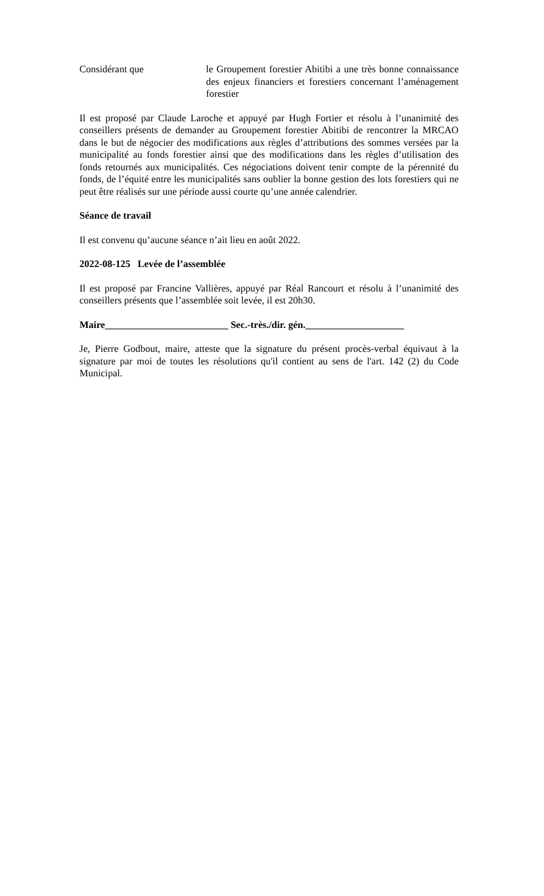Considérant que le Groupement forestier Abitibi a une très bonne connaissance des enjeux financiers et forestiers concernant l’aménagement forestier
Il est proposé par Claude Laroche et appuyé par Hugh Fortier et résolu à l’unanimité des conseillers présents de demander au Groupement forestier Abitibi de rencontrer la MRCAO dans le but de négocier des modifications aux règles d’attributions des sommes versées par la municipalité au fonds forestier ainsi que des modifications dans les règles d’utilisation des fonds retournés aux municipalités. Ces négociations doivent tenir compte de la pérennité du fonds, de l’équité entre les municipalités sans oublier la bonne gestion des lots forestiers qui ne peut être réalisés sur une période aussi courte qu’une année calendrier.
Séance de travail
Il est convenu qu’aucune séance n’ait lieu en août 2022.
2022-08-125 Levée de l’assemblée
Il est proposé par Francine Vallières, appuyé par Réal Rancourt et résolu à l’unanimité des conseillers présents que l’assemblée soit levée, il est 20h30.
Maire_________________________ Sec.-très./dir. gén.____________________
Je, Pierre Godbout, maire, atteste que la signature du présent procès-verbal équivaut à la signature par moi de toutes les résolutions qu'il contient au sens de l'art. 142 (2) du Code Municipal.